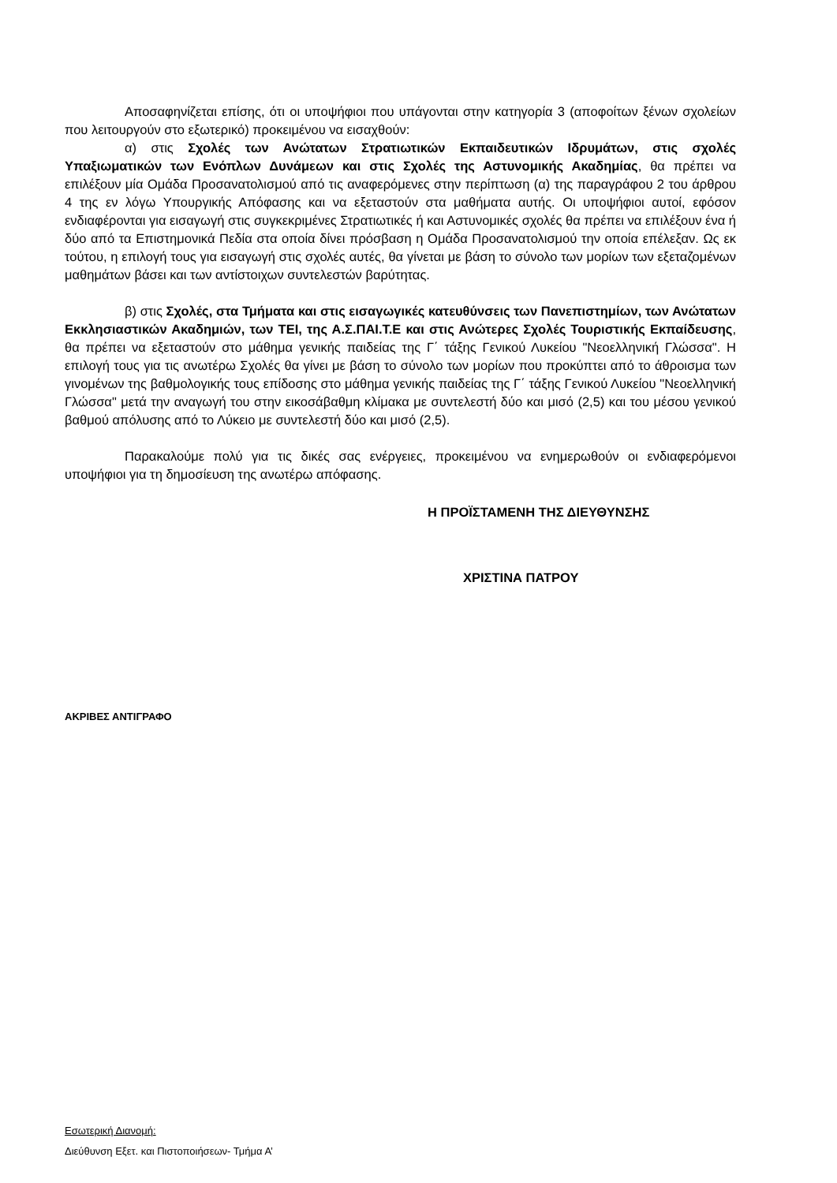Αποσαφηνίζεται επίσης, ότι οι υποψήφιοι που υπάγονται στην κατηγορία 3 (αποφοίτων ξένων σχολείων που λειτουργούν στο εξωτερικό) προκειμένου να εισαχθούν:
α) στις Σχολές των Ανώτατων Στρατιωτικών Εκπαιδευτικών Ιδρυμάτων, στις σχολές Υπαξιωματικών των Ενόπλων Δυνάμεων και στις Σχολές της Αστυνομικής Ακαδημίας, θα πρέπει να επιλέξουν μία Ομάδα Προσανατολισμού από τις αναφερόμενες στην περίπτωση (α) της παραγράφου 2 του άρθρου 4 της εν λόγω Υπουργικής Απόφασης και να εξεταστούν στα μαθήματα αυτής. Οι υποψήφιοι αυτοί, εφόσον ενδιαφέρονται για εισαγωγή στις συγκεκριμένες Στρατιωτικές ή και Αστυνομικές σχολές θα πρέπει να επιλέξουν ένα ή δύο από τα Επιστημονικά Πεδία στα οποία δίνει πρόσβαση η Ομάδα Προσανατολισμού την οποία επέλεξαν. Ως εκ τούτου, η επιλογή τους για εισαγωγή στις σχολές αυτές, θα γίνεται με βάση το σύνολο των μορίων των εξεταζομένων μαθημάτων βάσει και των αντίστοιχων συντελεστών βαρύτητας.
β) στις Σχολές, στα Τμήματα και στις εισαγωγικές κατευθύνσεις των Πανεπιστημίων, των Ανώτατων Εκκλησιαστικών Ακαδημιών, των ΤΕΙ, της Α.Σ.ΠΑΙ.Τ.Ε και στις Ανώτερες Σχολές Τουριστικής Εκπαίδευσης, θα πρέπει να εξεταστούν στο μάθημα γενικής παιδείας της Γ΄ τάξης Γενικού Λυκείου "Νεοελληνική Γλώσσα". Η επιλογή τους για τις ανωτέρω Σχολές θα γίνει με βάση το σύνολο των μορίων που προκύπτει από το άθροισμα των γινομένων της βαθμολογικής τους επίδοσης στο μάθημα γενικής παιδείας της Γ΄ τάξης Γενικού Λυκείου "Νεοελληνική Γλώσσα" μετά την αναγωγή του στην εικοσάβαθμη κλίμακα με συντελεστή δύο και μισό (2,5) και του μέσου γενικού βαθμού απόλυσης από το Λύκειο με συντελεστή δύο και μισό (2,5).
Παρακαλούμε πολύ για τις δικές σας ενέργειες, προκειμένου να ενημερωθούν οι ενδιαφερόμενοι υποψήφιοι για τη δημοσίευση της ανωτέρω απόφασης.
Η ΠΡΟΪΣΤΑΜΕΝΗ ΤΗΣ ΔΙΕΥΘΥΝΣΗΣ
ΧΡΙΣΤΙΝΑ ΠΑΤΡΟΥ
ΑΚΡΙΒΕΣ ΑΝΤΙΓΡΑΦΟ
Εσωτερική Διανομή:
Διεύθυνση Εξετ. και Πιστοποιήσεων- Τμήμα Α’